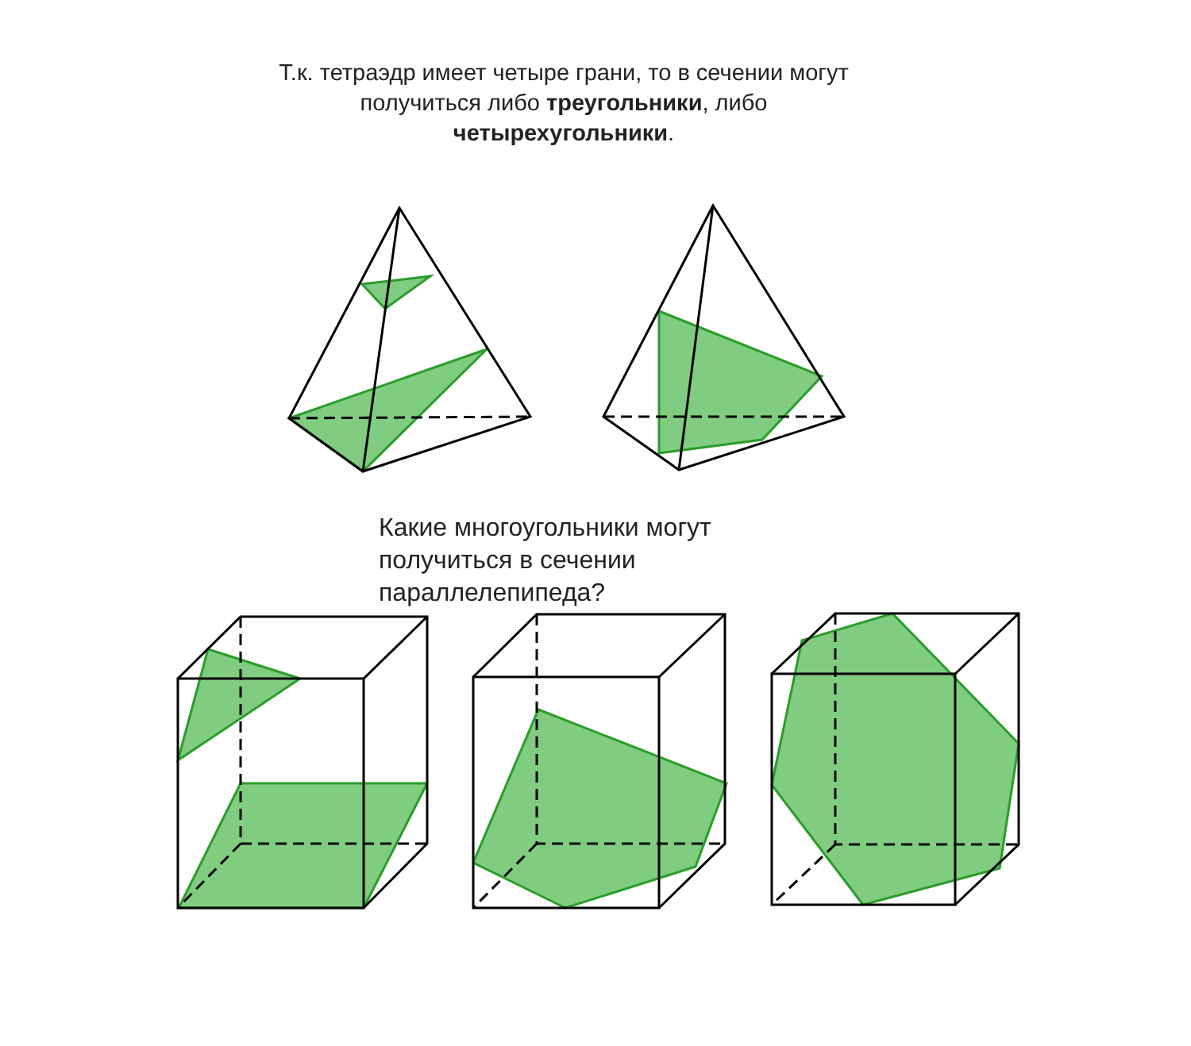Т.к. тетраэдр имеет четыре грани, то в сечении могут
получиться либо треугольники, либо
четырехугольники.
Какие многоугольники могут
получиться в сечении
параллелепипеда?